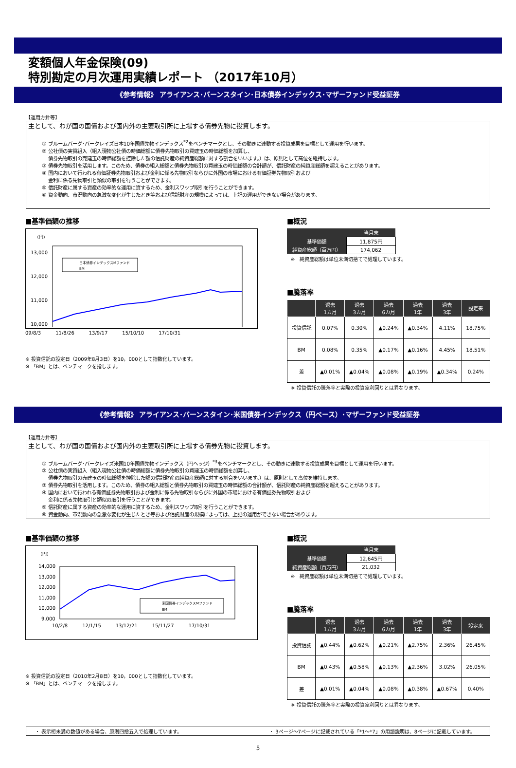変額個人年金保険(09)
特別勘定の月次運用実績レポート （2017年10月）
《参考情報》 アライアンス･バーンスタイン･日本債券インデックス･マザーファンド受益証券
【運用方針等】
主として、わが国の国債および国内外の主要取引所に上場する債券先物に投資します。
① ブルームバーグ･バークレイズ日本10年国債先物インデックス<sup>*2</sup>をベンチマークとし、その動きに連動する投資成果を目標として運用を行います。
② 公社債の実質組入（組入現物公社債の時価総額に債券先物取引の買建玉の時価総額を加算し、
　 債券先物取引の売建玉の時価総額を控除した額の信託財産の純資産総額に対する割合をいいます。）は、原則として高位を維持します。
③ 債券先物取引を活用します。このため、債券の組入総額と債券先物取引の買建玉の時価総額の合計額が、信託財産の純資産総額を超えることがあります。
④ 国内において行われる有価証券先物取引および金利に係る先物取引ならびに外国の市場における有価証券先物取引および
　 金利に係る先物取引と類似の取引を行うことができます。
⑤ 信託財産に属する資産の効率的な運用に資するため、金利スワップ取引を行うことができます。
⑥ 資金動向、市況動向の急激な変化が生じたとき等および信託財産の規模によっては、上記の運用ができない場合があります。
■基準価額の推移
（円）
13,000
12,000
11,000
10,000
日本債券インデックスMファンド
BM
09/8/3　　　11/8/26　　　13/9/17　　　15/10/10　　　17/10/31
※ 投資信託の設定日（2009年8月3日）を10，000として指数化しています。
※ 「BM」とは、ベンチマークを指します。
■概況
| | 当月末 |
| --- | --- |
| 基準価額 | 11,875円 |
| 純資産総額（百万円） | 174,062 |
※　純資産総額は単位未満切捨てで処理しています。
■騰落率
| | 過去 1カ月 | 過去 3カ月 | 過去 6カ月 | 過去 1年 | 過去 3年 | 設定来 |
| --- | --- | --- | --- | --- | --- | --- |
| 投資信託 | 0.07% | 0.30% | ▲0.24% | ▲0.34% | 4.11% | 18.75% |
| BM | 0.08% | 0.35% | ▲0.17% | ▲0.16% | 4.45% | 18.51% |
| 差 | ▲0.01% | ▲0.04% | ▲0.08% | ▲0.19% | ▲0.34% | 0.24% |
※ 投資信託の騰落率と実際の投資家利回りとは異なります。
《参考情報》 アライアンス･バーンスタイン･米国債券インデックス（円ベース）･マザーファンド受益証券
【運用方針等】
主として、わが国の国債および国内外の主要取引所に上場する債券先物に投資します。
① ブルームバーグ･バークレイズ米国10年国債先物インデックス（円ヘッジ）<sup>*3</sup>をベンチマークとし、その動きに連動する投資成果を目標として運用を行います。
② 公社債の実質組入（組入現物公社債の時価総額に債券先物取引の買建玉の時価総額を加算し、
　 債券先物取引の売建玉の時価総額を控除した額の信託財産の純資産総額に対する割合をいいます。）は、原則として高位を維持します。
③ 債券先物取引を活用します。このため、債券の組入総額と債券先物取引の買建玉の時価総額の合計額が、信託財産の純資産総額を超えることがあります。
④ 国内において行われる有価証券先物取引および金利に係る先物取引ならびに外国の市場における有価証券先物取引および
　 金利に係る先物取引と類似の取引を行うことができます。
⑤ 信託財産に属する資産の効率的な運用に資するため、金利スワップ取引を行うことができます。
⑥ 資金動向、市況動向の急激な変化が生じたとき等および信託財産の規模によっては、上記の運用ができない場合があります。
■基準価額の推移
（円）
14,000
13,000
12,000
11,000
10,000
9,000
米国債券インデックスMファンド
BM
10/2/8　　　12/1/15　　　13/12/21　　　15/11/27　　　17/10/31
※ 投資信託の設定日（2010年2月8日）を10，000として指数化しています。
※ 「BM」とは、ベンチマークを指します。
■概況
| | 当月末 |
| --- | --- |
| 基準価額 | 12,645円 |
| 純資産総額（百万円） | 21,032 |
※　純資産総額は単位未満切捨てで処理しています。
■騰落率
| | 過去 1カ月 | 過去 3カ月 | 過去 6カ月 | 過去 1年 | 過去 3年 | 設定来 |
| --- | --- | --- | --- | --- | --- | --- |
| 投資信託 | ▲0.44% | ▲0.62% | ▲0.21% | ▲2.75% | 2.36% | 26.45% |
| BM | ▲0.43% | ▲0.58% | ▲0.13% | ▲2.36% | 3.02% | 26.05% |
| 差 | ▲0.01% | ▲0.04% | ▲0.08% | ▲0.38% | ▲0.67% | 0.40% |
※ 投資信託の騰落率と実際の投資家利回りとは異なります。
・ 表示桁未満の数値がある場合、原則四捨五入で処理しています。 ・ 3ページ～7ページに記載されている「*1～*7」の用語説明は、8ページに記載しています。
5